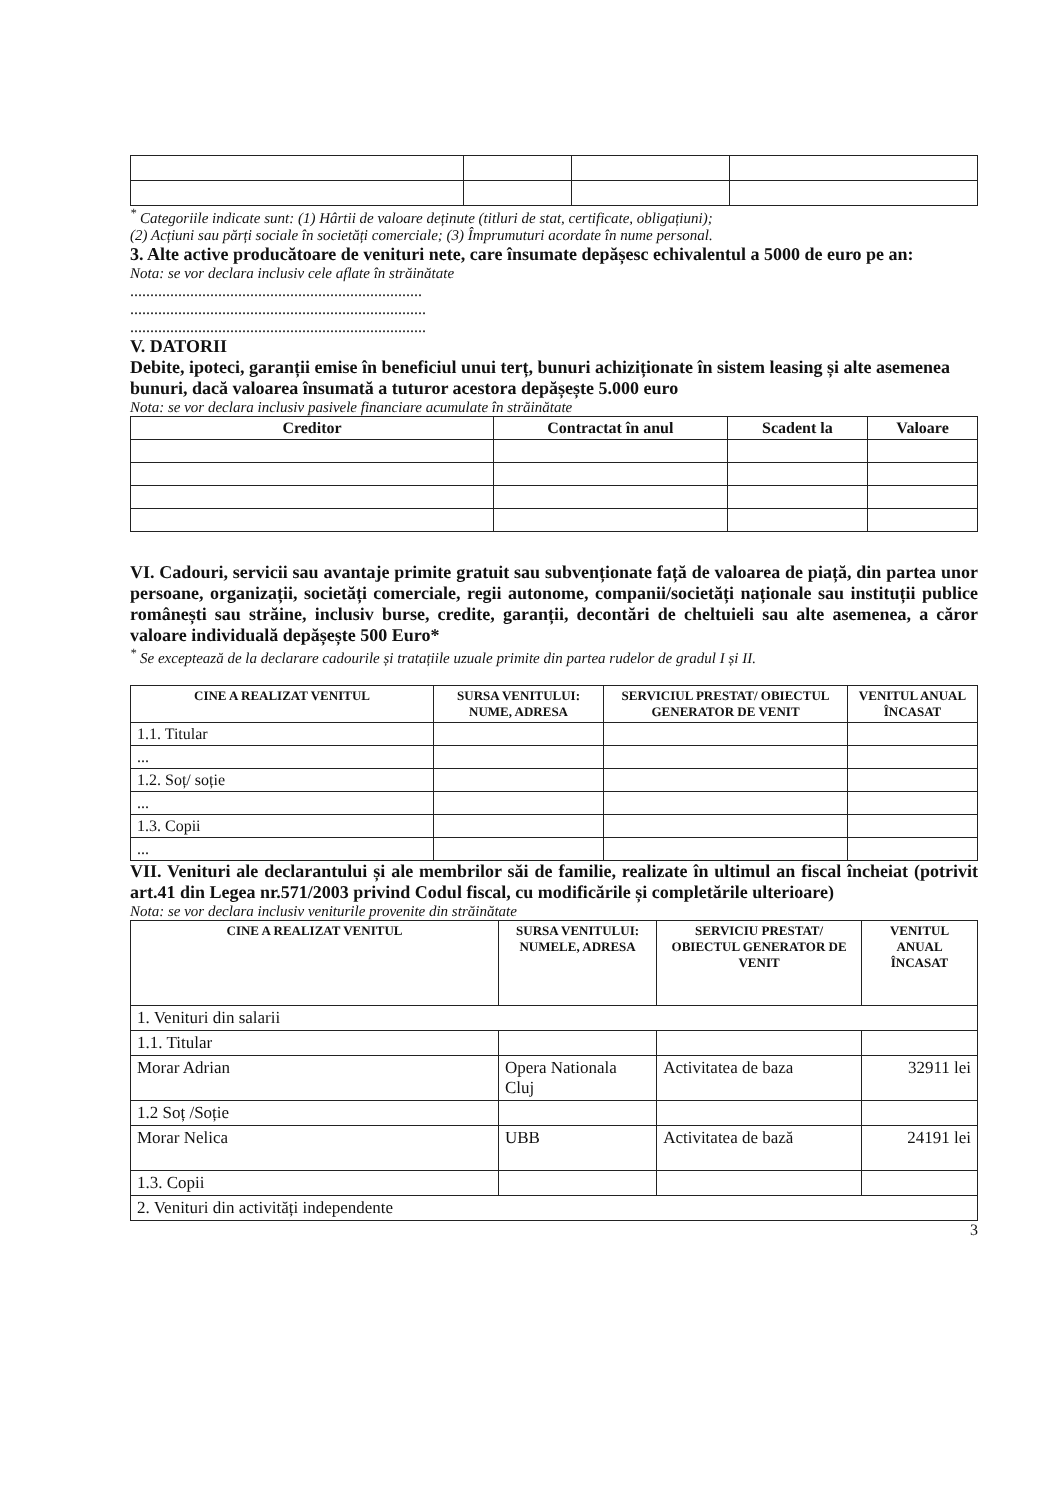<sup>*</sup> Categoriile indicate sunt: (1) Hârtii de valoare deținute (titluri de stat, certificate, obligațiuni);
(2) Acțiuni sau părți sociale în societăți comerciale; (3) Împrumuturi acordate în nume personal.
3. Alte active producătoare de venituri nete, care însumate depășesc echivalentul a 5000 de euro pe an:
Nota: se vor declara inclusiv cele aflate în străinătate
.........................................................................
..........................................................................
..........................................................................
V. DATORII
Debite, ipoteci, garanții emise în beneficiul unui terț, bunuri achiziționate în sistem leasing și alte asemenea bunuri, dacă valoarea însumată a tuturor acestora depășește 5.000 euro
Nota: se vor declara inclusiv pasivele financiare acumulate în străinătate
| Creditor | Contractat în anul | Scadent la | Valoare |
| --- | --- | --- | --- |
VI. Cadouri, servicii sau avantaje primite gratuit sau subvenționate față de valoarea de piață, din partea unor persoane, organizații, societăți comerciale, regii autonome, companii/societăți naționale sau instituții publice românești sau străine, inclusiv burse, credite, garanții, decontări de cheltuieli sau alte asemenea, a căror valoare individuală depășește 500 Euro*
<sup>*</sup> Se exceptează de la declarare cadourile și tratațiile uzuale primite din partea rudelor de gradul I și II.
| CINE A REALIZAT VENITUL | SURSA VENITULUI: NUME, ADRESA | SERVICIUL PRESTAT/ OBIECTUL GENERATOR DE VENIT | VENITUL ANUAL ÎNCASAT |
| --- | --- | --- | --- |
| 1.1. Titular | | | |
| ... | | | |
| 1.2. Soț/ soție | | | |
| ... | | | |
| 1.3. Copii | | | |
| ... | | | |
VII. Venituri ale declarantului și ale membrilor săi de familie, realizate în ultimul an fiscal încheiat (potrivit art.41 din Legea nr.571/2003 privind Codul fiscal, cu modificările și completările ulterioare)
Nota: se vor declara inclusiv veniturile provenite din străinătate
| CINE A REALIZAT VENITUL | SURSA VENITULUI: NUMELE, ADRESA | SERVICIU PRESTAT/ OBIECTUL GENERATOR DE VENIT | VENITUL ANUAL ÎNCASAT |
| --- | --- | --- | --- |
| 1. Venituri din salarii | | | |
| 1.1. Titular | | | |
| Morar Adrian | Opera Nationala Cluj | Activitatea de baza | 32911 lei |
| 1.2 Soț /Soție | | | |
| Morar Nelica | UBB | Activitatea de bază | 24191 lei |
| 1.3. Copii | | | |
| 2. Venituri din activități independente | | | |
3